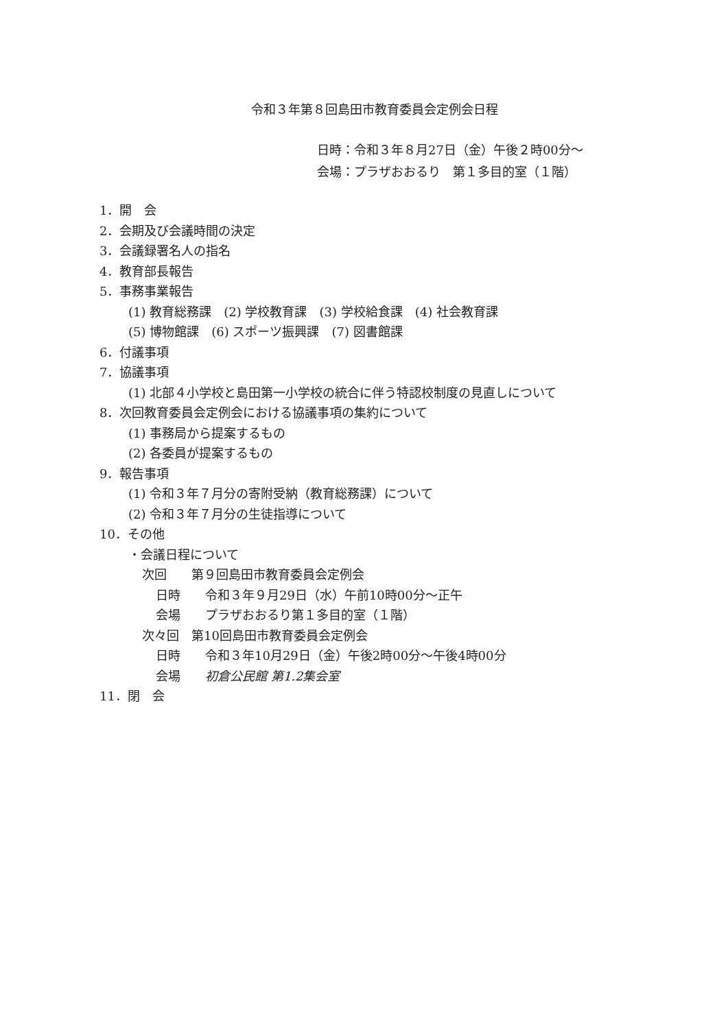令和３年第８回島田市教育委員会定例会日程
日時：令和３年８月27日（金）午後２時00分～
会場：プラザおおるり　第１多目的室（１階）
1．開　会
2．会期及び会議時間の決定
3．会議録署名人の指名
4．教育部長報告
5．事務事業報告
(1) 教育総務課　(2) 学校教育課　(3) 学校給食課　(4) 社会教育課
(5) 博物館課　(6) スポーツ振興課　(7) 図書館課
6．付議事項
7．協議事項
(1) 北部４小学校と島田第一小学校の統合に伴う特認校制度の見直しについて
8．次回教育委員会定例会における協議事項の集約について
(1) 事務局から提案するもの
(2) 各委員が提案するもの
9．報告事項
(1) 令和３年７月分の寄附受納（教育総務課）について
(2) 令和３年７月分の生徒指導について
10．その他
・会議日程について
次回　　第９回島田市教育委員会定例会
日時　　令和３年９月29日（水）午前10時00分～正午
会場　　プラザおおるり第１多目的室（１階）
次々回　第10回島田市教育委員会定例会
日時　　令和３年10月29日（金）午後2時00分～午後4時00分
会場　　初倉公民館 第1.2集会室
11．閉　会